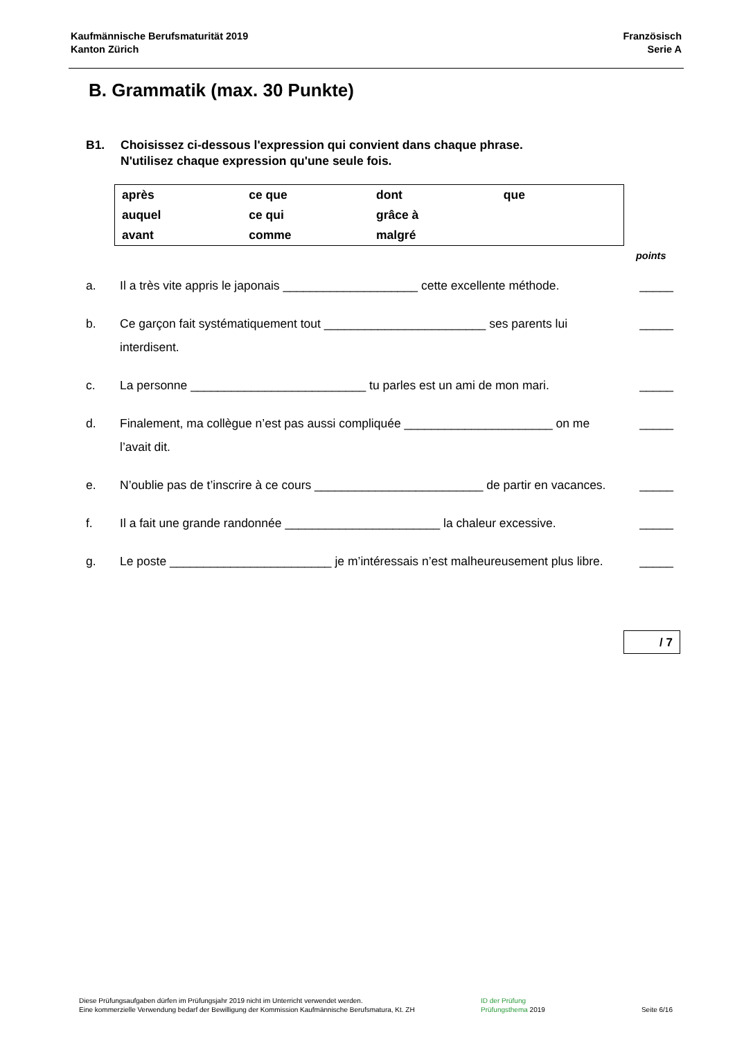Kaufmännische Berufsmaturität 2019
Kanton Zürich
Französisch
Serie A
B. Grammatik (max. 30 Punkte)
B1. Choisissez ci-dessous l'expression qui convient dans chaque phrase.
N'utilisez chaque expression qu'une seule fois.
| après | ce que | dont | que |
| auquel | ce qui | grâce à | |
| avant | comme | malgré | |
points
a. Il a très vite appris le japonais ____________________ cette excellente méthode.
_____
b. Ce garçon fait systématiquement tout ________________________ ses parents lui interdisent.
_____
c. La personne __________________________ tu parles est un ami de mon mari.
_____
d. Finalement, ma collègue n’est pas aussi compliquée ______________________ on me l’avait dit.
_____
e. N’oublie pas de t’inscrire à ce cours _________________________ de partir en vacances.
_____
f. Il a fait une grande randonnée _______________________ la chaleur excessive.
_____
g. Le poste ________________________ je m’intéressais n’est malheureusement plus libre.
_____
/ 7
Diese Prüfungsaufgaben dürfen im Prüfungsjahr 2019 nicht im Unterricht verwendet werden.
Eine kommerzielle Verwendung bedarf der Bewilligung der Kommission Kaufmännische Berufsmatura, Kt. ZH
ID der Prüfung
Prüfungsthema 2019
Seite 6/16